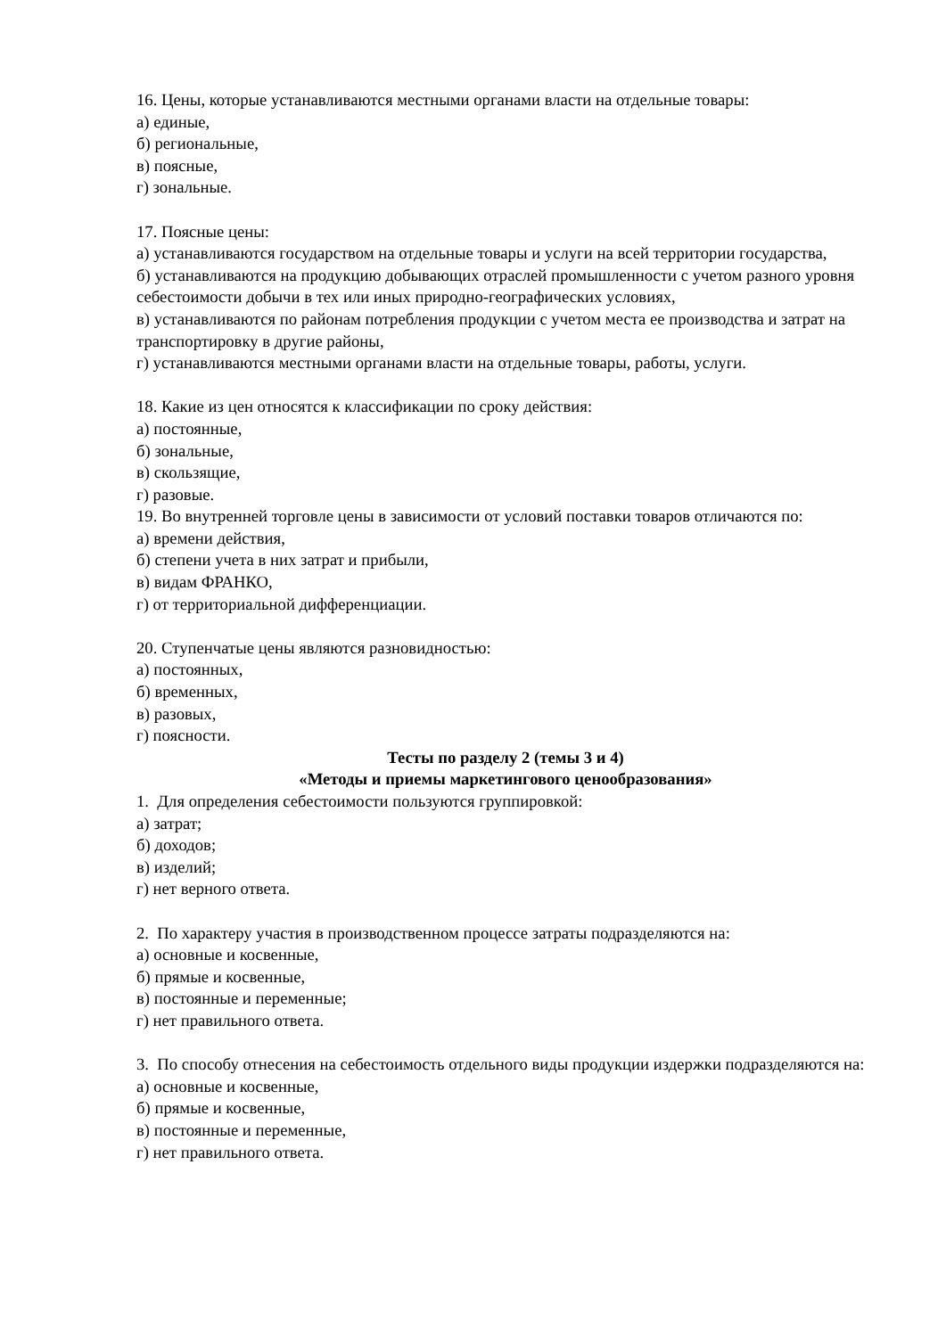16. Цены, которые устанавливаются местными органами власти на отдельные товары:
а) единые,
б) региональные,
в) поясные,
г) зональные.
17. Поясные цены:
а) устанавливаются государством на отдельные товары и услуги на всей территории государства,
б) устанавливаются на продукцию добывающих отраслей промышленности с учетом разного уровня себестоимости добычи в тех или иных природно-географических условиях,
в) устанавливаются по районам потребления продукции с учетом места ее производства и затрат на транспортировку в другие районы,
г) устанавливаются местными органами власти на отдельные товары, работы, услуги.
18. Какие из цен относятся к классификации по сроку действия:
а) постоянные,
б) зональные,
в) скользящие,
г) разовые.
19. Во внутренней торговле цены в зависимости от условий поставки товаров отличаются по:
а) времени действия,
б) степени учета в них затрат и прибыли,
в) видам ФРАНКО,
г) от территориальной дифференциации.
20. Ступенчатые цены являются разновидностью:
а) постоянных,
б) временных,
в) разовых,
г) поясности.
Тесты по разделу 2 (темы 3 и 4)
«Методы и приемы маркетингового ценообразования»
1. Для определения себестоимости пользуются группировкой:
а) затрат;
б) доходов;
в) изделий;
г) нет верного ответа.
2. По характеру участия в производственном процессе затраты подразделяются на:
а) основные и косвенные,
б) прямые и косвенные,
в) постоянные и переменные;
г) нет правильного ответа.
3. По способу отнесения на себестоимость отдельного виды продукции издержки подразделяются на:
а) основные и косвенные,
б) прямые и косвенные,
в) постоянные и переменные,
г) нет правильного ответа.